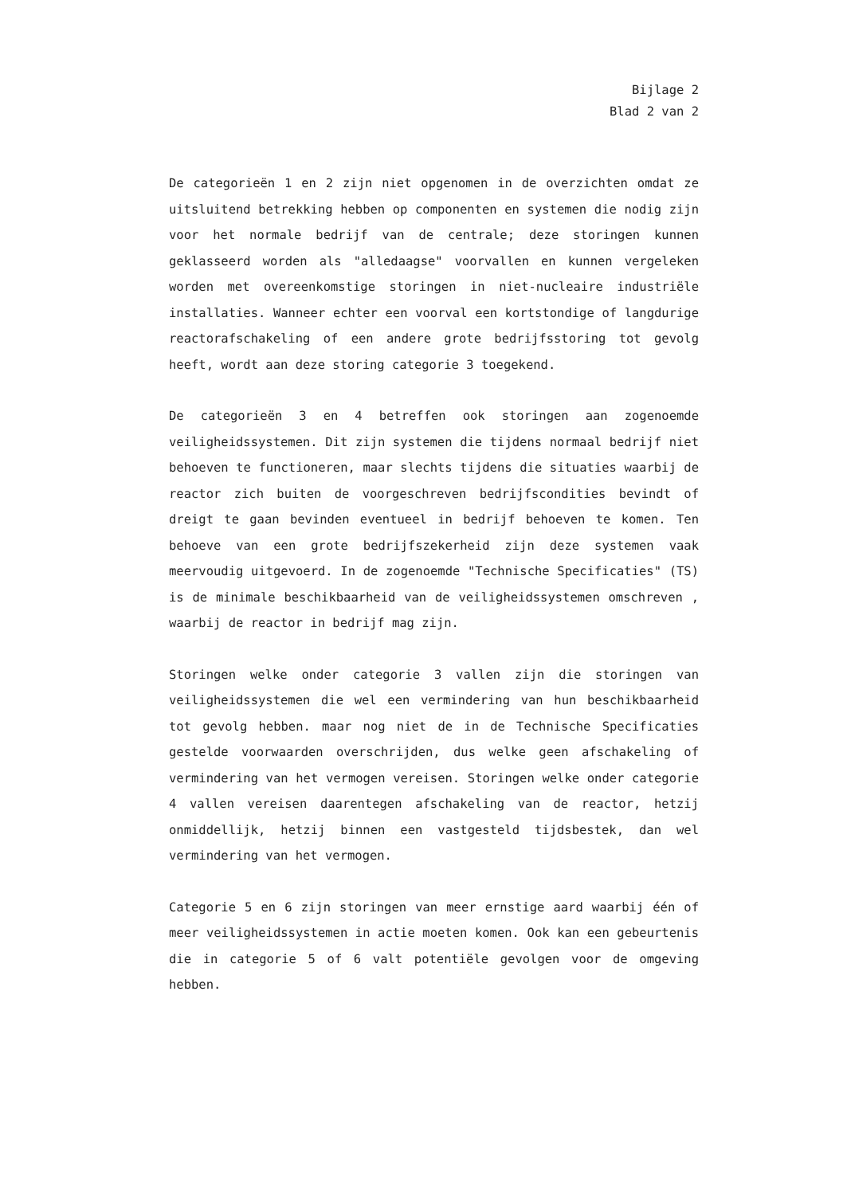Bijlage 2
Blad 2 van 2
De categorieën 1 en 2 zijn niet opgenomen in de overzichten omdat ze uitsluitend betrekking hebben op componenten en systemen die nodig zijn voor het normale bedrijf van de centrale; deze storingen kunnen geklasseerd worden als "alledaagse" voorvallen en kunnen vergeleken worden met overeenkomstige storingen in niet-nucleaire industriële installaties. Wanneer echter een voorval een kortstondige of langdurige reactorafschakeling of een andere grote bedrijfsstoring tot gevolg heeft, wordt aan deze storing categorie 3 toegekend.
De categorieën 3 en 4 betreffen ook storingen aan zogenoemde veiligheidssystemen. Dit zijn systemen die tijdens normaal bedrijf niet behoeven te functioneren, maar slechts tijdens die situaties waarbij de reactor zich buiten de voorgeschreven bedrijfscondities bevindt of dreigt te gaan bevinden eventueel in bedrijf behoeven te komen. Ten behoeve van een grote bedrijfszekerheid zijn deze systemen vaak meervoudig uitgevoerd. In de zogenoemde "Technische Specificaties" (TS) is de minimale beschikbaarheid van de veiligheidssystemen omschreven , waarbij de reactor in bedrijf mag zijn.
Storingen welke onder categorie 3 vallen zijn die storingen van veiligheidssystemen die wel een vermindering van hun beschikbaarheid tot gevolg hebben. maar nog niet de in de Technische Specificaties gestelde voorwaarden overschrijden, dus welke geen afschakeling of vermindering van het vermogen vereisen. Storingen welke onder categorie 4 vallen vereisen daarentegen afschakeling van de reactor, hetzij onmiddellijk, hetzij binnen een vastgesteld tijdsbestek, dan wel vermindering van het vermogen.
Categorie 5 en 6 zijn storingen van meer ernstige aard waarbij één of meer veiligheidssystemen in actie moeten komen. Ook kan een gebeurtenis die in categorie 5 of 6 valt potentiële gevolgen voor de omgeving hebben.